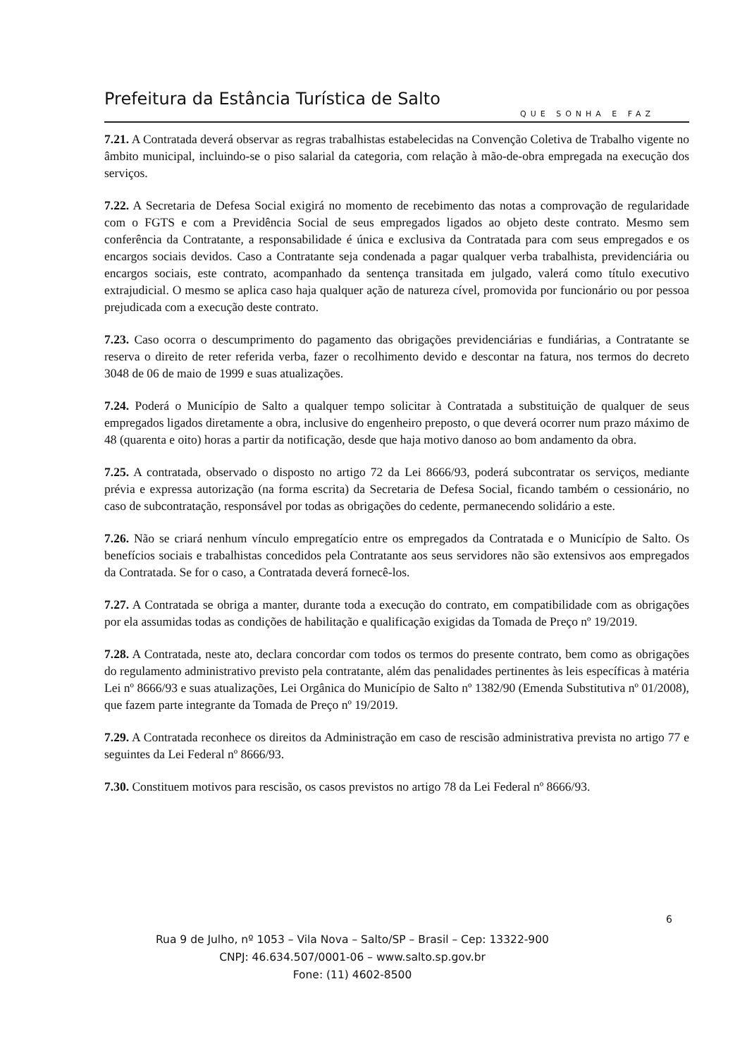Prefeitura da Estância Turística de Salto
QUE SONHA E FAZ
7.21. A Contratada deverá observar as regras trabalhistas estabelecidas na Convenção Coletiva de Trabalho vigente no âmbito municipal, incluindo-se o piso salarial da categoria, com relação à mão-de-obra empregada na execução dos serviços.
7.22. A Secretaria de Defesa Social exigirá no momento de recebimento das notas a comprovação de regularidade com o FGTS e com a Previdência Social de seus empregados ligados ao objeto deste contrato. Mesmo sem conferência da Contratante, a responsabilidade é única e exclusiva da Contratada para com seus empregados e os encargos sociais devidos. Caso a Contratante seja condenada a pagar qualquer verba trabalhista, previdenciária ou encargos sociais, este contrato, acompanhado da sentença transitada em julgado, valerá como título executivo extrajudicial. O mesmo se aplica caso haja qualquer ação de natureza cível, promovida por funcionário ou por pessoa prejudicada com a execução deste contrato.
7.23. Caso ocorra o descumprimento do pagamento das obrigações previdenciárias e fundiárias, a Contratante se reserva o direito de reter referida verba, fazer o recolhimento devido e descontar na fatura, nos termos do decreto 3048 de 06 de maio de 1999 e suas atualizações.
7.24. Poderá o Município de Salto a qualquer tempo solicitar à Contratada a substituição de qualquer de seus empregados ligados diretamente a obra, inclusive do engenheiro preposto, o que deverá ocorrer num prazo máximo de 48 (quarenta e oito) horas a partir da notificação, desde que haja motivo danoso ao bom andamento da obra.
7.25. A contratada, observado o disposto no artigo 72 da Lei 8666/93, poderá subcontratar os serviços, mediante prévia e expressa autorização (na forma escrita) da Secretaria de Defesa Social, ficando também o cessionário, no caso de subcontratação, responsável por todas as obrigações do cedente, permanecendo solidário a este.
7.26. Não se criará nenhum vínculo empregatício entre os empregados da Contratada e o Município de Salto. Os benefícios sociais e trabalhistas concedidos pela Contratante aos seus servidores não são extensivos aos empregados da Contratada. Se for o caso, a Contratada deverá fornecê-los.
7.27. A Contratada se obriga a manter, durante toda a execução do contrato, em compatibilidade com as obrigações por ela assumidas todas as condições de habilitação e qualificação exigidas da Tomada de Preço nº 19/2019.
7.28. A Contratada, neste ato, declara concordar com todos os termos do presente contrato, bem como as obrigações do regulamento administrativo previsto pela contratante, além das penalidades pertinentes às leis específicas à matéria Lei nº 8666/93 e suas atualizações, Lei Orgânica do Município de Salto nº 1382/90 (Emenda Substitutiva nº 01/2008), que fazem parte integrante da Tomada de Preço nº 19/2019.
7.29. A Contratada reconhece os direitos da Administração em caso de rescisão administrativa prevista no artigo 77 e seguintes da Lei Federal nº 8666/93.
7.30. Constituem motivos para rescisão, os casos previstos no artigo 78 da Lei Federal nº 8666/93.
6
Rua 9 de Julho, nº 1053 – Vila Nova – Salto/SP – Brasil – Cep: 13322-900
CNPJ: 46.634.507/0001-06 – www.salto.sp.gov.br
Fone: (11) 4602-8500